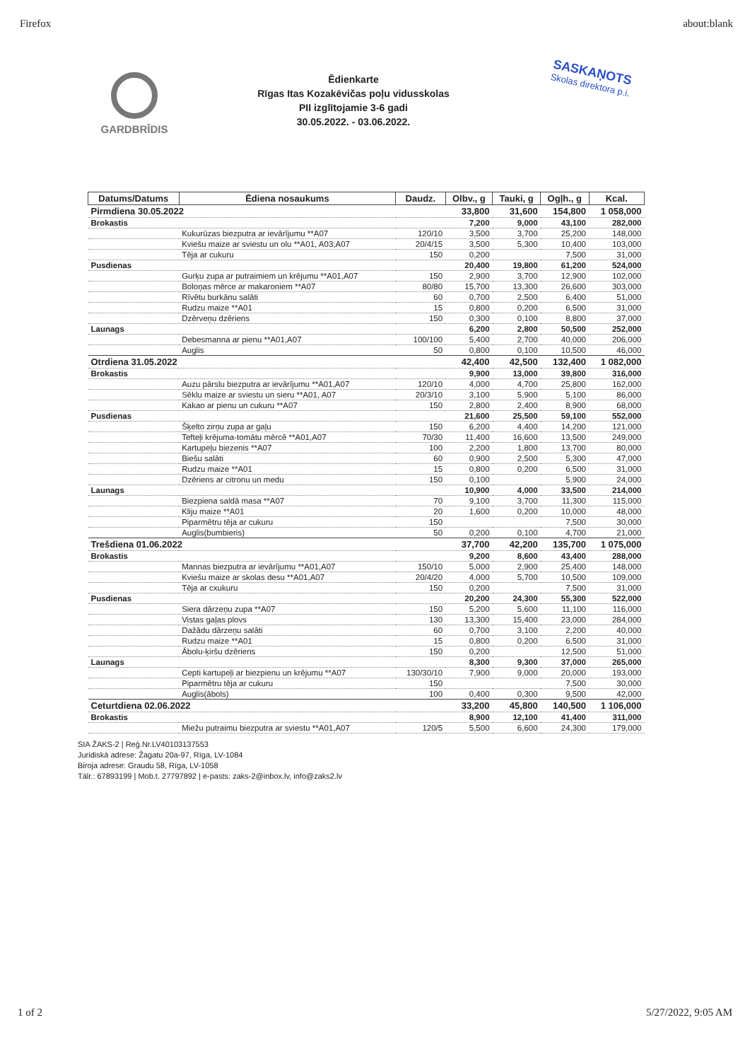Firefox about:blank
GARDBRĪDIS
Ēdienkarte
Rīgas Itas Kozakēvičas poļu vidusskolas
PII izglītojamie 3-6 gadi
30.05.2022. - 03.06.2022.
SASKAŅOTS
Skolas direktora p.i.
| Datums/Datums | Ēdiena nosaukums | Daudz. | Olbv., g | Tauki, g | Ogļh., g | Kcal. |
| --- | --- | --- | --- | --- | --- | --- |
| Pirmdiena 30.05.2022 | | | 33,800 | 31,600 | 154,800 | 1 058,000 |
| Brokastis | | | 7,200 | 9,000 | 43,100 | 282,000 |
| | Kukurūzas biezputra ar ievārījumu **A07 | 120/10 | 3,500 | 3,700 | 25,200 | 148,000 |
| | Kviešu maize ar sviestu un olu **A01, A03;A07 | 20/4/15 | 3,500 | 5,300 | 10,400 | 103,000 |
| | Tēja ar cukuru | 150 | 0,200 | | 7,500 | 31,000 |
| Pusdienas | | | 20,400 | 19,800 | 61,200 | 524,000 |
| | Gurķu zupa ar putraimiem un krējumu **A01,A07 | 150 | 2,900 | 3,700 | 12,900 | 102,000 |
| | Boloņas mērce ar makaroniem **A07 | 80/80 | 15,700 | 13,300 | 26,600 | 303,000 |
| | Rīvētu burkānu salāti | 60 | 0,700 | 2,500 | 6,400 | 51,000 |
| | Rudzu maize **A01 | 15 | 0,800 | 0,200 | 6,500 | 31,000 |
| | Dzērveņu dzēriens | 150 | 0,300 | 0,100 | 8,800 | 37,000 |
| Launags | | | 6,200 | 2,800 | 50,500 | 252,000 |
| | Debesmanna ar pienu **A01,A07 | 100/100 | 5,400 | 2,700 | 40,000 | 206,000 |
| | Auglis | 50 | 0,800 | 0,100 | 10,500 | 46,000 |
| Otrdiena 31.05.2022 | | | 42,400 | 42,500 | 132,400 | 1 082,000 |
| Brokastis | | | 9,900 | 13,000 | 39,800 | 316,000 |
| | Auzu pārslu biezputra ar ievārījumu **A01,A07 | 120/10 | 4,000 | 4,700 | 25,800 | 162,000 |
| | Sēklu maize ar sviestu un sieru **A01, A07 | 20/3/10 | 3,100 | 5,900 | 5,100 | 86,000 |
| | Kakao ar pienu un cukuru **A07 | 150 | 2,800 | 2,400 | 8,900 | 68,000 |
| Pusdienas | | | 21,600 | 25,500 | 59,100 | 552,000 |
| | Šķelto zirņu zupa ar gaļu | 150 | 6,200 | 4,400 | 14,200 | 121,000 |
| | Tefteļi krējuma-tomātu mērcē **A01,A07 | 70/30 | 11,400 | 16,600 | 13,500 | 249,000 |
| | Kartupeļu biezenis **A07 | 100 | 2,200 | 1,800 | 13,700 | 80,000 |
| | Biešu salāti | 60 | 0,900 | 2,500 | 5,300 | 47,000 |
| | Rudzu maize **A01 | 15 | 0,800 | 0,200 | 6,500 | 31,000 |
| | Dzēriens ar citronu un medu | 150 | 0,100 | | 5,900 | 24,000 |
| Launags | | | 10,900 | 4,000 | 33,500 | 214,000 |
| | Biezpiena saldā masa **A07 | 70 | 9,100 | 3,700 | 11,300 | 115,000 |
| | Kliju maize **A01 | 20 | 1,600 | 0,200 | 10,000 | 48,000 |
| | Piparmētru tēja ar cukuru | 150 | | | 7,500 | 30,000 |
| | Auglis(bumbieris) | 50 | 0,200 | 0,100 | 4,700 | 21,000 |
| Trešdiena 01.06.2022 | | | 37,700 | 42,200 | 135,700 | 1 075,000 |
| Brokastis | | | 9,200 | 8,600 | 43,400 | 288,000 |
| | Mannas biezputra ar ievārījumu **A01,A07 | 150/10 | 5,000 | 2,900 | 25,400 | 148,000 |
| | Kviešu maize ar skolas desu **A01,A07 | 20/4/20 | 4,000 | 5,700 | 10,500 | 109,000 |
| | Tēja ar cxukuru | 150 | 0,200 | | 7,500 | 31,000 |
| Pusdienas | | | 20,200 | 24,300 | 55,300 | 522,000 |
| | Siera dārzeņu zupa **A07 | 150 | 5,200 | 5,600 | 11,100 | 116,000 |
| | Vistas gaļas plovs | 130 | 13,300 | 15,400 | 23,000 | 284,000 |
| | Dažādu dārzeņu salāti | 60 | 0,700 | 3,100 | 2,200 | 40,000 |
| | Rudzu maize **A01 | 15 | 0,800 | 0,200 | 6,500 | 31,000 |
| | Ābolu-ķiršu dzēriens | 150 | 0,200 | | 12,500 | 51,000 |
| Launags | | | 8,300 | 9,300 | 37,000 | 265,000 |
| | Cepti kartupeļi ar biezpienu un krējumu **A07 | 130/30/10 | 7,900 | 9,000 | 20,000 | 193,000 |
| | Piparmētru tēja ar cukuru | 150 | | | 7,500 | 30,000 |
| | Auglis(ābols) | 100 | 0,400 | 0,300 | 9,500 | 42,000 |
| Ceturtdiena 02.06.2022 | | | 33,200 | 45,800 | 140,500 | 1 106,000 |
| Brokastis | | | 8,900 | 12,100 | 41,400 | 311,000 |
| | Miežu putraimu biezputra ar sviestu **A01,A07 | 120/5 | 5,500 | 6,600 | 24,300 | 179,000 |
SIA ŽAKS-2 | Reģ.Nr.LV40103137553
Juridiskā adrese: Žagatu 20a-97, Rīga, LV-1084
Biroja adrese: Graudu 58, Rīga, LV-1058
Tālr.: 67893199 | Mob.t. 27797892 | e-pasts: zaks-2@inbox.lv, info@zaks2.lv
1 of 2 5/27/2022, 9:05 AM